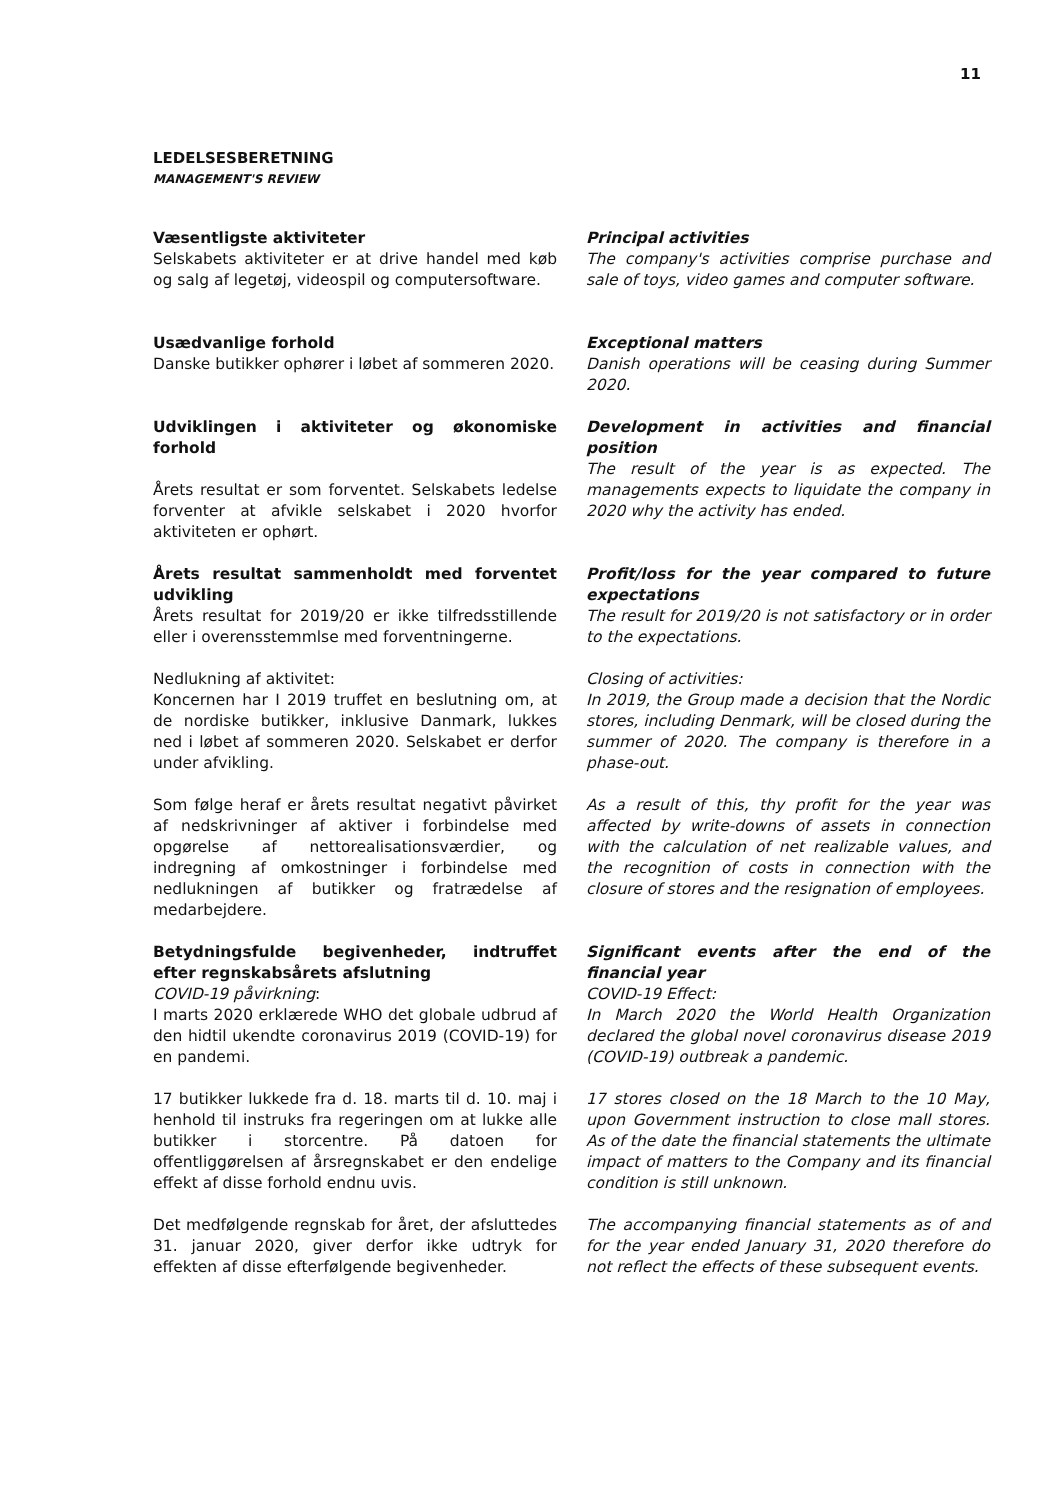11
LEDELSESBERETNING
MANAGEMENT'S REVIEW
Væsentligste aktiviteter
Selskabets aktiviteter er at drive handel med køb og salg af legetøj, videospil og computersoftware.
Principal activities
The company's activities comprise purchase and sale of toys, video games and computer software.
Usædvanlige forhold
Danske butikker ophører i løbet af sommeren 2020.
Exceptional matters
Danish operations will be ceasing during Summer 2020.
Udviklingen i aktiviteter og økonomiske forhold
Årets resultat er som forventet. Selskabets ledelse forventer at afvikle selskabet i 2020 hvorfor aktiviteten er ophørt.
Development in activities and financial position
The result of the year is as expected. The managements expects to liquidate the company in 2020 why the activity has ended.
Årets resultat sammenholdt med forventet udvikling
Årets resultat for 2019/20 er ikke tilfredsstillende eller i overensstemmlse med forventningerne.
Profit/loss for the year compared to future expectations
The result for 2019/20 is not satisfactory or in order to the expectations.
Nedlukning af aktivitet:
Koncernen har I 2019 truffet en beslutning om, at de nordiske butikker, inklusive Danmark, lukkes ned i løbet af sommeren 2020. Selskabet er derfor under afvikling.
Closing of activities:
In 2019, the Group made a decision that the Nordic stores, including Denmark, will be closed during the summer of 2020. The company is therefore in a phase-out.
Som følge heraf er årets resultat negativt påvirket af nedskrivninger af aktiver i forbindelse med opgørelse af nettorealisationsværdier, og indregning af omkostninger i forbindelse med nedlukningen af butikker og fratrædelse af medarbejdere.
As a result of this, thy profit for the year was affected by write-downs of assets in connection with the calculation of net realizable values, and the recognition of costs in connection with the closure of stores and the resignation of employees.
Betydningsfulde begivenheder, indtruffet efter regnskabsårets afslutning
COVID-19 påvirkning:
I marts 2020 erklærede WHO det globale udbrud af den hidtil ukendte coronavirus 2019 (COVID-19) for en pandemi.
Significant events after the end of the financial year
COVID-19 Effect:
In March 2020 the World Health Organization declared the global novel coronavirus disease 2019 (COVID-19) outbreak a pandemic.
17 butikker lukkede fra d. 18. marts til d. 10. maj i henhold til instruks fra regeringen om at lukke alle butikker i storcentre. På datoen for offentliggørelsen af årsregnskabet er den endelige effekt af disse forhold endnu uvis.
17 stores closed on the 18 March to the 10 May, upon Government instruction to close mall stores. As of the date the financial statements the ultimate impact of matters to the Company and its financial condition is still unknown.
Det medfølgende regnskab for året, der afsluttedes 31. januar 2020, giver derfor ikke udtryk for effekten af disse efterfølgende begivenheder.
The accompanying financial statements as of and for the year ended January 31, 2020 therefore do not reflect the effects of these subsequent events.